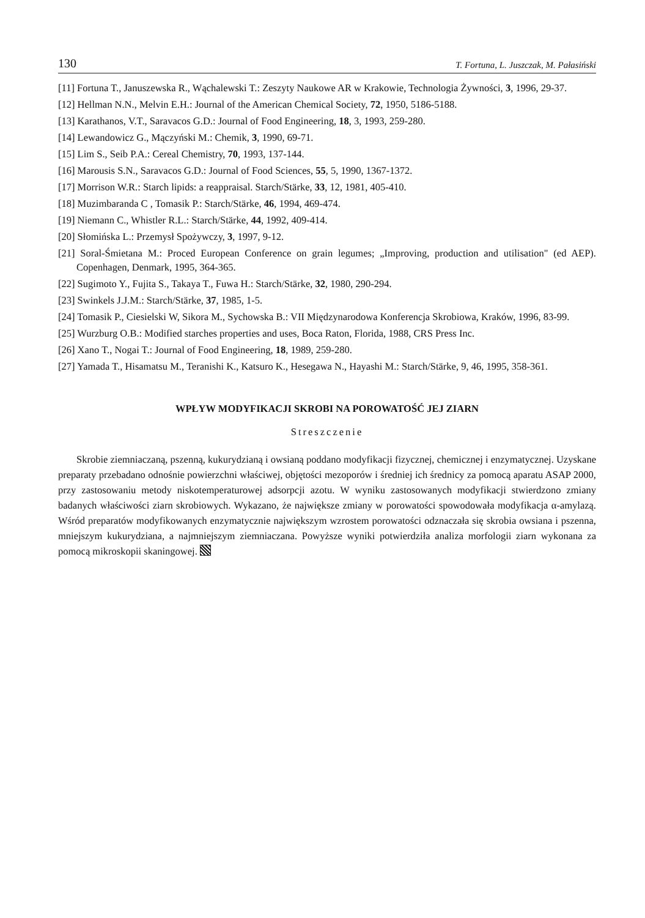130 T. Fortuna, L. Juszczak, M. Pałasiński
[11] Fortuna T., Januszewska R., Wąchalewski T.: Zeszyty Naukowe AR w Krakowie, Technologia Żywności, 3, 1996, 29-37.
[12] Hellman N.N., Melvin E.H.: Journal of the American Chemical Society, 72, 1950, 5186-5188.
[13] Karathanos, V.T., Saravacos G.D.: Journal of Food Engineering, 18, 3, 1993, 259-280.
[14] Lewandowicz G., Mączyński M.: Chemik, 3, 1990, 69-71.
[15] Lim S., Seib P.A.: Cereal Chemistry, 70, 1993, 137-144.
[16] Marousis S.N., Saravacos G.D.: Journal of Food Sciences, 55, 5, 1990, 1367-1372.
[17] Morrison W.R.: Starch lipids: a reappraisal. Starch/Stärke, 33, 12, 1981, 405-410.
[18] Muzimbaranda C , Tomasik P.: Starch/Stärke, 46, 1994, 469-474.
[19] Niemann C., Whistler R.L.: Starch/Stärke, 44, 1992, 409-414.
[20] Słomińska L.: Przemysł Spożywczy, 3, 1997, 9-12.
[21] Soral-Śmietana M.: Proced European Conference on grain legumes; „Improving, production and utilisation" (ed AEP). Copenhagen, Denmark, 1995, 364-365.
[22] Sugimoto Y., Fujita S., Takaya T., Fuwa H.: Starch/Stärke, 32, 1980, 290-294.
[23] Swinkels J.J.M.: Starch/Stärke, 37, 1985, 1-5.
[24] Tomasik P., Ciesielski W, Sikora M., Sychowska B.: VII Międzynarodowa Konferencja Skrobiowa, Kraków, 1996, 83-99.
[25] Wurzburg O.B.: Modified starches properties and uses, Boca Raton, Florida, 1988, CRS Press Inc.
[26] Xano T., Nogai T.: Journal of Food Engineering, 18, 1989, 259-280.
[27] Yamada T., Hisamatsu M., Teranishi K., Katsuro K., Hesegawa N., Hayashi M.: Starch/Stärke, 9, 46, 1995, 358-361.
WPŁYW MODYFIKACJI SKROBI NA POROWATOŚĆ JEJ ZIARN
Streszczenie
Skrobie ziemniaczaną, pszenną, kukurydzianą i owsianą poddano modyfikacji fizycznej, chemicznej i enzymatycznej. Uzyskane preparaty przebadano odnośnie powierzchni właściwej, objętości mezoporów i średniej ich średnicy za pomocą aparatu ASAP 2000, przy zastosowaniu metody niskotemperaturowej adsorpcji azotu. W wyniku zastosowanych modyfikacji stwierdzono zmiany badanych właściwości ziarn skrobiowych. Wykazano, że największe zmiany w porowatości spowodowała modyfikacja α-amylazą. Wśród preparatów modyfikowanych enzymatycznie największym wzrostem porowatości odznaczała się skrobia owsiana i pszenna, mniejszym kukurydziana, a najmniejszym ziemniaczana. Powyższe wyniki potwierdziła analiza morfologii ziarn wykonana za pomocą mikroskopii skaningowej.